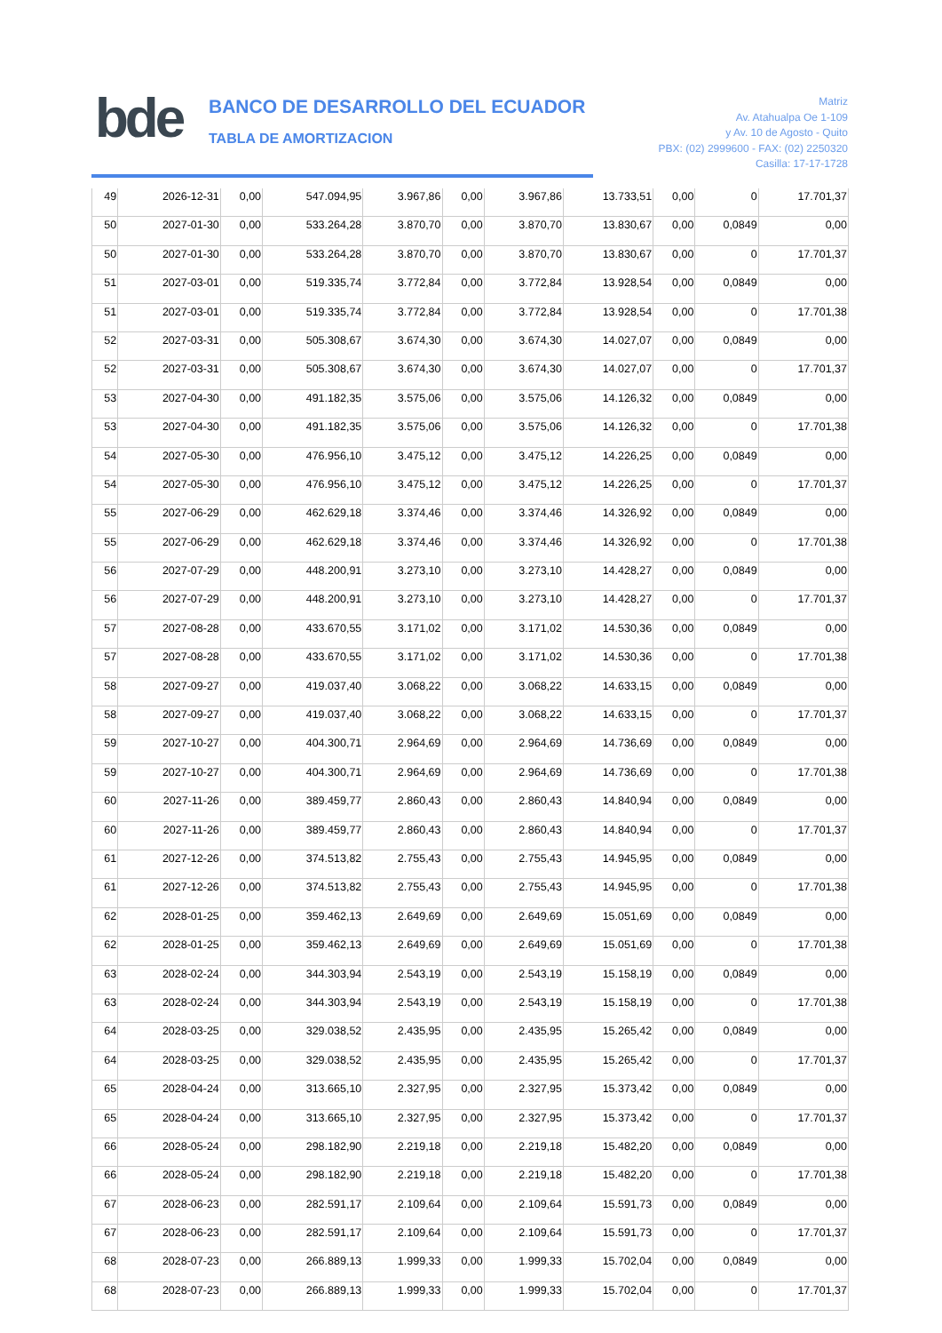bde
BANCO DE DESARROLLO DEL ECUADOR
TABLA DE AMORTIZACION
Matriz
Av. Atahualpa Oe 1-109
y Av. 10 de Agosto - Quito
PBX: (02) 2999600 - FAX: (02) 2250320
Casilla: 17-17-1728
| 49 | 2026-12-31 | 0,00 | 547.094,95 | 3.967,86 | 0,00 | 3.967,86 | 13.733,51 | 0,00 | 0 | 17.701,37 |
| 50 | 2027-01-30 | 0,00 | 533.264,28 | 3.870,70 | 0,00 | 3.870,70 | 13.830,67 | 0,00 | 0,0849 | 0,00 |
| 50 | 2027-01-30 | 0,00 | 533.264,28 | 3.870,70 | 0,00 | 3.870,70 | 13.830,67 | 0,00 | 0 | 17.701,37 |
| 51 | 2027-03-01 | 0,00 | 519.335,74 | 3.772,84 | 0,00 | 3.772,84 | 13.928,54 | 0,00 | 0,0849 | 0,00 |
| 51 | 2027-03-01 | 0,00 | 519.335,74 | 3.772,84 | 0,00 | 3.772,84 | 13.928,54 | 0,00 | 0 | 17.701,38 |
| 52 | 2027-03-31 | 0,00 | 505.308,67 | 3.674,30 | 0,00 | 3.674,30 | 14.027,07 | 0,00 | 0,0849 | 0,00 |
| 52 | 2027-03-31 | 0,00 | 505.308,67 | 3.674,30 | 0,00 | 3.674,30 | 14.027,07 | 0,00 | 0 | 17.701,37 |
| 53 | 2027-04-30 | 0,00 | 491.182,35 | 3.575,06 | 0,00 | 3.575,06 | 14.126,32 | 0,00 | 0,0849 | 0,00 |
| 53 | 2027-04-30 | 0,00 | 491.182,35 | 3.575,06 | 0,00 | 3.575,06 | 14.126,32 | 0,00 | 0 | 17.701,38 |
| 54 | 2027-05-30 | 0,00 | 476.956,10 | 3.475,12 | 0,00 | 3.475,12 | 14.226,25 | 0,00 | 0,0849 | 0,00 |
| 54 | 2027-05-30 | 0,00 | 476.956,10 | 3.475,12 | 0,00 | 3.475,12 | 14.226,25 | 0,00 | 0 | 17.701,37 |
| 55 | 2027-06-29 | 0,00 | 462.629,18 | 3.374,46 | 0,00 | 3.374,46 | 14.326,92 | 0,00 | 0,0849 | 0,00 |
| 55 | 2027-06-29 | 0,00 | 462.629,18 | 3.374,46 | 0,00 | 3.374,46 | 14.326,92 | 0,00 | 0 | 17.701,38 |
| 56 | 2027-07-29 | 0,00 | 448.200,91 | 3.273,10 | 0,00 | 3.273,10 | 14.428,27 | 0,00 | 0,0849 | 0,00 |
| 56 | 2027-07-29 | 0,00 | 448.200,91 | 3.273,10 | 0,00 | 3.273,10 | 14.428,27 | 0,00 | 0 | 17.701,37 |
| 57 | 2027-08-28 | 0,00 | 433.670,55 | 3.171,02 | 0,00 | 3.171,02 | 14.530,36 | 0,00 | 0,0849 | 0,00 |
| 57 | 2027-08-28 | 0,00 | 433.670,55 | 3.171,02 | 0,00 | 3.171,02 | 14.530,36 | 0,00 | 0 | 17.701,38 |
| 58 | 2027-09-27 | 0,00 | 419.037,40 | 3.068,22 | 0,00 | 3.068,22 | 14.633,15 | 0,00 | 0,0849 | 0,00 |
| 58 | 2027-09-27 | 0,00 | 419.037,40 | 3.068,22 | 0,00 | 3.068,22 | 14.633,15 | 0,00 | 0 | 17.701,37 |
| 59 | 2027-10-27 | 0,00 | 404.300,71 | 2.964,69 | 0,00 | 2.964,69 | 14.736,69 | 0,00 | 0,0849 | 0,00 |
| 59 | 2027-10-27 | 0,00 | 404.300,71 | 2.964,69 | 0,00 | 2.964,69 | 14.736,69 | 0,00 | 0 | 17.701,38 |
| 60 | 2027-11-26 | 0,00 | 389.459,77 | 2.860,43 | 0,00 | 2.860,43 | 14.840,94 | 0,00 | 0,0849 | 0,00 |
| 60 | 2027-11-26 | 0,00 | 389.459,77 | 2.860,43 | 0,00 | 2.860,43 | 14.840,94 | 0,00 | 0 | 17.701,37 |
| 61 | 2027-12-26 | 0,00 | 374.513,82 | 2.755,43 | 0,00 | 2.755,43 | 14.945,95 | 0,00 | 0,0849 | 0,00 |
| 61 | 2027-12-26 | 0,00 | 374.513,82 | 2.755,43 | 0,00 | 2.755,43 | 14.945,95 | 0,00 | 0 | 17.701,38 |
| 62 | 2028-01-25 | 0,00 | 359.462,13 | 2.649,69 | 0,00 | 2.649,69 | 15.051,69 | 0,00 | 0,0849 | 0,00 |
| 62 | 2028-01-25 | 0,00 | 359.462,13 | 2.649,69 | 0,00 | 2.649,69 | 15.051,69 | 0,00 | 0 | 17.701,38 |
| 63 | 2028-02-24 | 0,00 | 344.303,94 | 2.543,19 | 0,00 | 2.543,19 | 15.158,19 | 0,00 | 0,0849 | 0,00 |
| 63 | 2028-02-24 | 0,00 | 344.303,94 | 2.543,19 | 0,00 | 2.543,19 | 15.158,19 | 0,00 | 0 | 17.701,38 |
| 64 | 2028-03-25 | 0,00 | 329.038,52 | 2.435,95 | 0,00 | 2.435,95 | 15.265,42 | 0,00 | 0,0849 | 0,00 |
| 64 | 2028-03-25 | 0,00 | 329.038,52 | 2.435,95 | 0,00 | 2.435,95 | 15.265,42 | 0,00 | 0 | 17.701,37 |
| 65 | 2028-04-24 | 0,00 | 313.665,10 | 2.327,95 | 0,00 | 2.327,95 | 15.373,42 | 0,00 | 0,0849 | 0,00 |
| 65 | 2028-04-24 | 0,00 | 313.665,10 | 2.327,95 | 0,00 | 2.327,95 | 15.373,42 | 0,00 | 0 | 17.701,37 |
| 66 | 2028-05-24 | 0,00 | 298.182,90 | 2.219,18 | 0,00 | 2.219,18 | 15.482,20 | 0,00 | 0,0849 | 0,00 |
| 66 | 2028-05-24 | 0,00 | 298.182,90 | 2.219,18 | 0,00 | 2.219,18 | 15.482,20 | 0,00 | 0 | 17.701,38 |
| 67 | 2028-06-23 | 0,00 | 282.591,17 | 2.109,64 | 0,00 | 2.109,64 | 15.591,73 | 0,00 | 0,0849 | 0,00 |
| 67 | 2028-06-23 | 0,00 | 282.591,17 | 2.109,64 | 0,00 | 2.109,64 | 15.591,73 | 0,00 | 0 | 17.701,37 |
| 68 | 2028-07-23 | 0,00 | 266.889,13 | 1.999,33 | 0,00 | 1.999,33 | 15.702,04 | 0,00 | 0,0849 | 0,00 |
| 68 | 2028-07-23 | 0,00 | 266.889,13 | 1.999,33 | 0,00 | 1.999,33 | 15.702,04 | 0,00 | 0 | 17.701,37 |